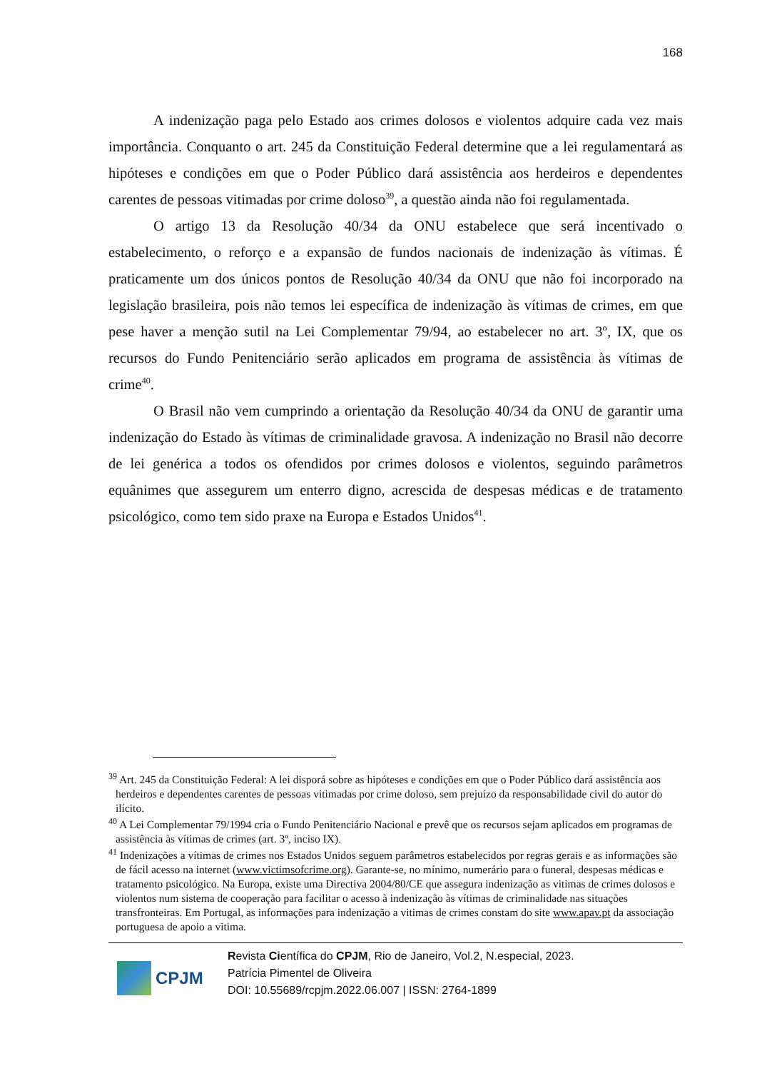168
A indenização paga pelo Estado aos crimes dolosos e violentos adquire cada vez mais importância. Conquanto o art. 245 da Constituição Federal determine que a lei regulamentará as hipóteses e condições em que o Poder Público dará assistência aos herdeiros e dependentes carentes de pessoas vitimadas por crime doloso<sup>39</sup>, a questão ainda não foi regulamentada.
O artigo 13 da Resolução 40/34 da ONU estabelece que será incentivado o estabelecimento, o reforço e a expansão de fundos nacionais de indenização às vítimas. É praticamente um dos únicos pontos de Resolução 40/34 da ONU que não foi incorporado na legislação brasileira, pois não temos lei específica de indenização às vítimas de crimes, em que pese haver a menção sutil na Lei Complementar 79/94, ao estabelecer no art. 3º, IX, que os recursos do Fundo Penitenciário serão aplicados em programa de assistência às vítimas de crime<sup>40</sup>.
O Brasil não vem cumprindo a orientação da Resolução 40/34 da ONU de garantir uma indenização do Estado às vítimas de criminalidade gravosa. A indenização no Brasil não decorre de lei genérica a todos os ofendidos por crimes dolosos e violentos, seguindo parâmetros equânimes que assegurem um enterro digno, acrescida de despesas médicas e de tratamento psicológico, como tem sido praxe na Europa e Estados Unidos<sup>41</sup>.
<sup>39</sup> Art. 245 da Constituição Federal: A lei disporá sobre as hipóteses e condições em que o Poder Público dará assistência aos herdeiros e dependentes carentes de pessoas vitimadas por crime doloso, sem prejuízo da responsabilidade civil do autor do ilícito.
<sup>40</sup> A Lei Complementar 79/1994 cria o Fundo Penitenciário Nacional e prevê que os recursos sejam aplicados em programas de assistência às vítimas de crimes (art. 3º, inciso IX).
<sup>41</sup> Indenizações a vítimas de crimes nos Estados Unidos seguem parâmetros estabelecidos por regras gerais e as informações são de fácil acesso na internet (www.victimsofcrime.org). Garante-se, no mínimo, numerário para o funeral, despesas médicas e tratamento psicológico. Na Europa, existe uma Directiva 2004/80/CE que assegura indenização as vitimas de crimes dolosos e violentos num sistema de cooperação para facilitar o acesso à indenização às vítimas de criminalidade nas situações transfronteiras. Em Portugal, as informações para indenização a vitimas de crimes constam do site www.apav.pt da associação portuguesa de apoio a vitima.
CPJM
Revista Científica do CPJM, Rio de Janeiro, Vol.2, N.especial, 2023.
Patrícia Pimentel de Oliveira
DOI: 10.55689/rcpjm.2022.06.007 | ISSN: 2764-1899